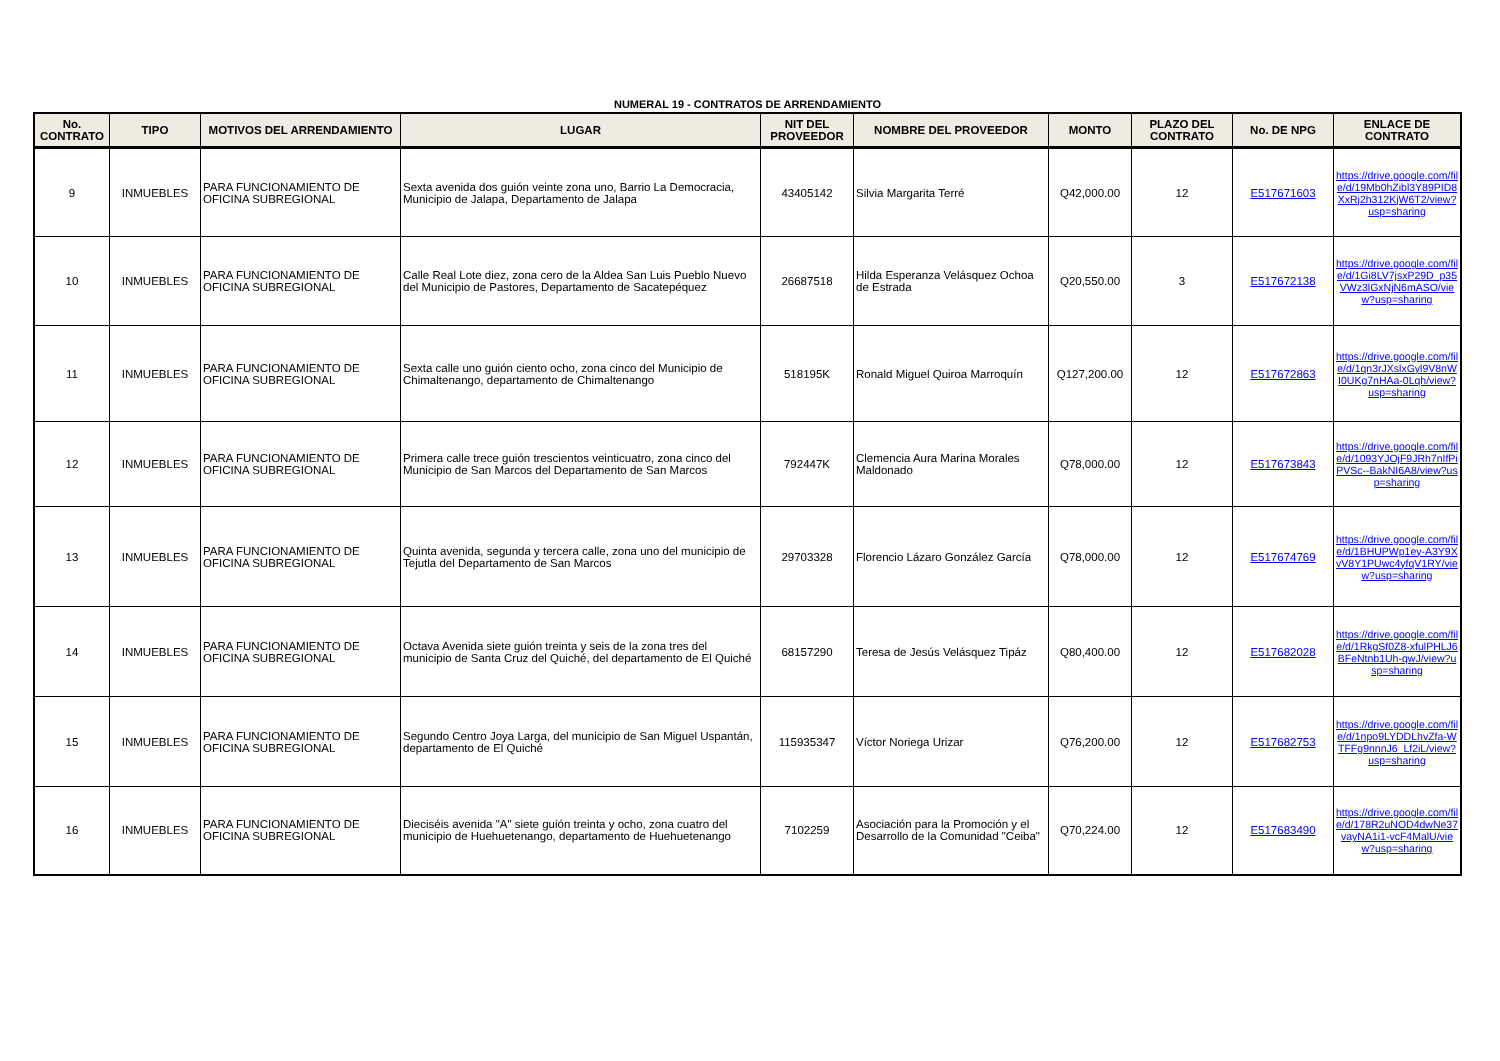NUMERAL 19 - CONTRATOS DE ARRENDAMIENTO
| No. CONTRATO | TIPO | MOTIVOS DEL ARRENDAMIENTO | LUGAR | NIT DEL PROVEEDOR | NOMBRE DEL PROVEEDOR | MONTO | PLAZO DEL CONTRATO | No. DE NPG | ENLACE DE CONTRATO |
| --- | --- | --- | --- | --- | --- | --- | --- | --- | --- |
| 9 | INMUEBLES | PARA FUNCIONAMIENTO DE OFICINA SUBREGIONAL | Sexta avenida dos guión veinte zona uno, Barrio La Democracia, Municipio de Jalapa, Departamento de Jalapa | 43405142 | Silvia Margarita Terré | Q42,000.00 | 12 | E517671603 | https://drive.google.com/file/d/19Mb0hZibl3Y89PID8XxRj2h312KjW6T2/view?usp=sharing |
| 10 | INMUEBLES | PARA FUNCIONAMIENTO DE OFICINA SUBREGIONAL | Calle Real Lote diez, zona cero de la Aldea San Luis Pueblo Nuevo del Municipio de Pastores, Departamento de Sacatepéquez | 26687518 | Hilda Esperanza Velásquez Ochoa de Estrada | Q20,550.00 | 3 | E517672138 | https://drive.google.com/file/d/1Gi8LV7jsxP29D_p35VWz3lGxNjN6mASO/view?usp=sharing |
| 11 | INMUEBLES | PARA FUNCIONAMIENTO DE OFICINA SUBREGIONAL | Sexta calle uno guión ciento ocho, zona cinco del Municipio de Chimaltenango, departamento de Chimaltenango | 518195K | Ronald Miguel Quiroa Marroquín | Q127,200.00 | 12 | E517672863 | https://drive.google.com/file/d/1qn3rJXslxGyl9V8nWI0UKg7nHAa-0Lqh/view?usp=sharing |
| 12 | INMUEBLES | PARA FUNCIONAMIENTO DE OFICINA SUBREGIONAL | Primera calle trece guión trescientos veinticuatro, zona cinco del Municipio de San Marcos del Departamento de San Marcos | 792447K | Clemencia Aura Marina Morales Maldonado | Q78,000.00 | 12 | E517673843 | https://drive.google.com/file/d/1093YJOjF9JRh7nIfPiPVSc--BakNI6A8/view?usp=sharing |
| 13 | INMUEBLES | PARA FUNCIONAMIENTO DE OFICINA SUBREGIONAL | Quinta avenida, segunda y tercera calle, zona uno del municipio de Tejutla del Departamento de San Marcos | 29703328 | Florencio Lázaro González García | Q78,000.00 | 12 | E517674769 | https://drive.google.com/file/d/1BHUPWp1ey-A3Y9XvV8Y1PUwc4yfqV1RY/view?usp=sharing |
| 14 | INMUEBLES | PARA FUNCIONAMIENTO DE OFICINA SUBREGIONAL | Octava Avenida siete guión treinta y seis de la zona tres del municipio de Santa Cruz del Quiché, del departamento de El Quiché | 68157290 | Teresa de Jesús Velásquez Tipáz | Q80,400.00 | 12 | E517682028 | https://drive.google.com/file/d/1RkgSf0Z8-xfulPHLJ6BFeNtnb1Uh-qwJ/view?usp=sharing |
| 15 | INMUEBLES | PARA FUNCIONAMIENTO DE OFICINA SUBREGIONAL | Segundo Centro Joya Larga, del municipio de San Miguel Uspantán, departamento de El Quiché | 115935347 | Víctor Noriega Urizar | Q76,200.00 | 12 | E517682753 | https://drive.google.com/file/d/1npo9LYDDLhvZfa-WTFFg9nnnJ6_Lf2iL/view?usp=sharing |
| 16 | INMUEBLES | PARA FUNCIONAMIENTO DE OFICINA SUBREGIONAL | Dieciséis avenida "A" siete guión treinta y ocho, zona cuatro del municipio de Huehuetenango, departamento de Huehuetenango | 7102259 | Asociación para la Promoción y el Desarrollo de la Comunidad "Ceiba" | Q70,224.00 | 12 | E517683490 | https://drive.google.com/file/d/178R2uNOD4dwNe37vayNA1i1-vcF4MalU/view?usp=sharing |